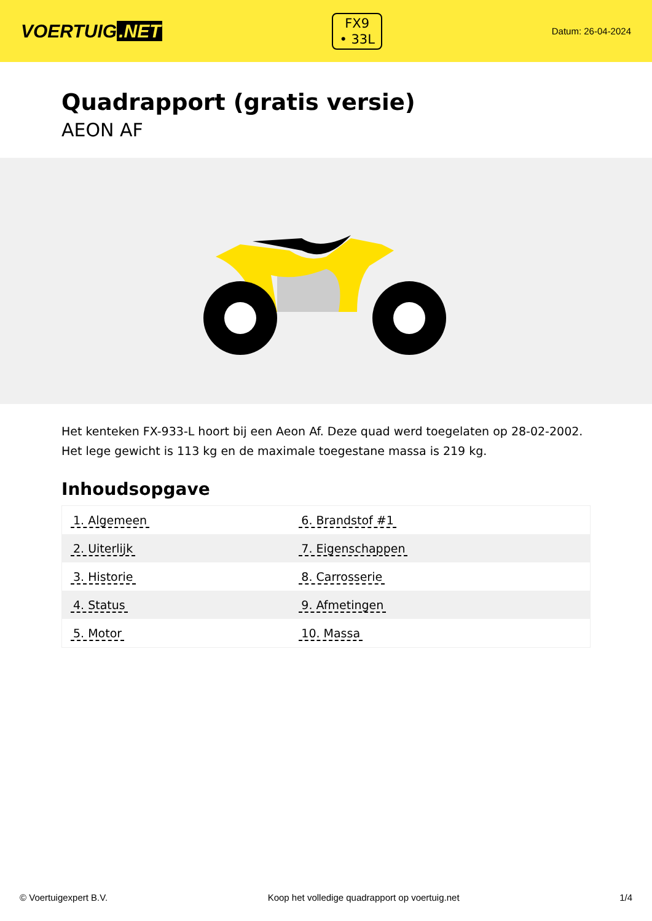VOERTUIG.NET
FX9
• 33L
Datum: 26-04-2024
Quadrapport (gratis versie)
AEON AF
Het kenteken FX-933-L hoort bij een Aeon Af. Deze quad werd toegelaten op 28-02-2002. Het lege gewicht is 113 kg en de maximale toegestane massa is 219 kg.
Inhoudsopgave
| 1. Algemeen | 6. Brandstof #1 |
| 2. Uiterlijk | 7. Eigenschappen |
| 3. Historie | 8. Carrosserie |
| 4. Status | 9. Afmetingen |
| 5. Motor | 10. Massa |
© Voertuigexpert B.V. Koop het volledige quadrapport op voertuig.net 1/4